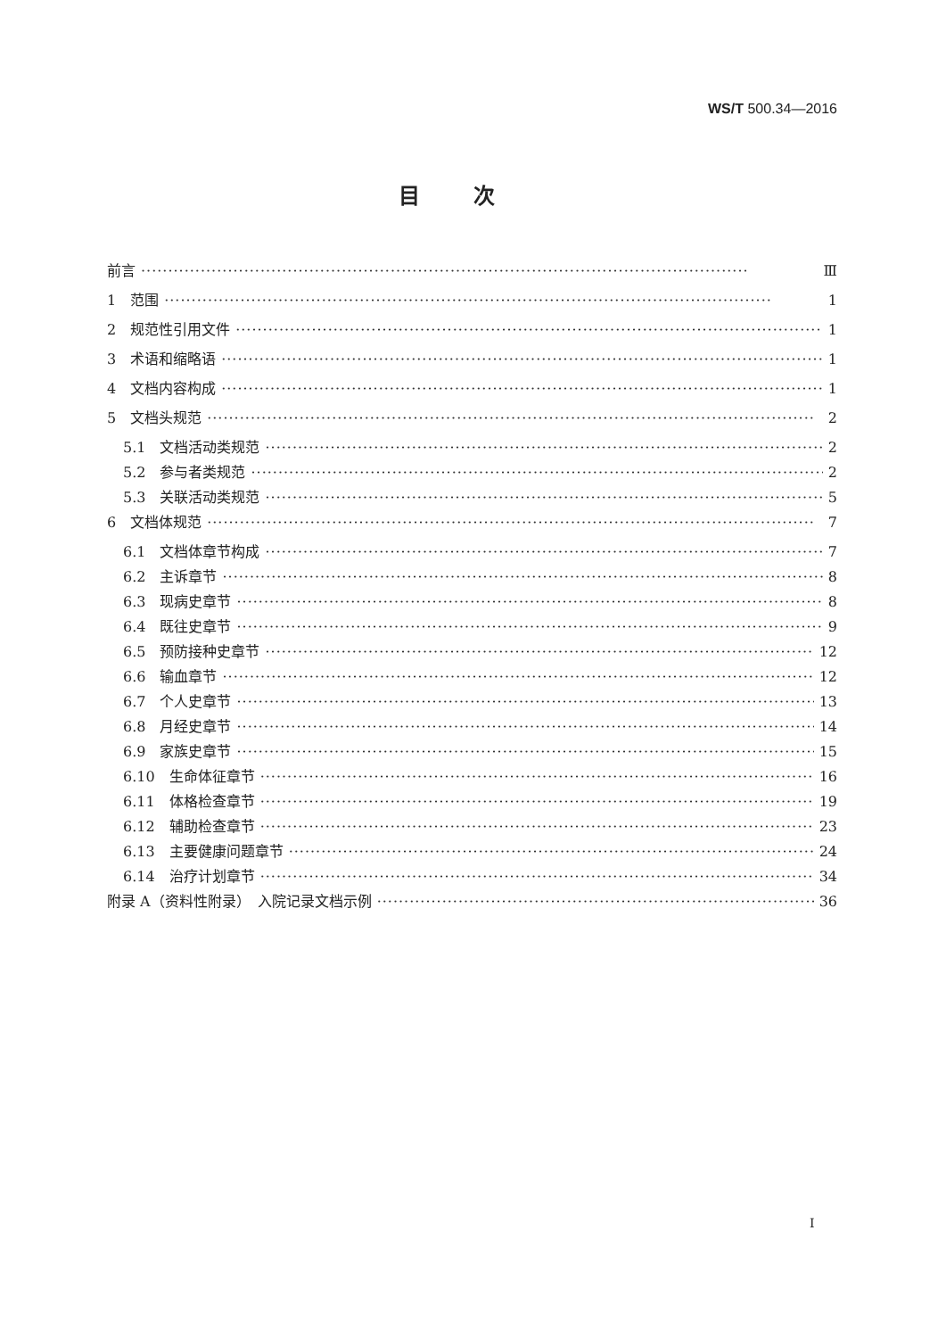WS/T 500.34—2016
目次
前言 Ⅲ
1　范围 1
2　规范性引用文件 1
3　术语和缩略语 1
4　文档内容构成 1
5　文档头规范 2
5.1　文档活动类规范 2
5.2　参与者类规范 2
5.3　关联活动类规范 5
6　文档体规范 7
6.1　文档体章节构成 7
6.2　主诉章节 8
6.3　现病史章节 8
6.4　既往史章节 9
6.5　预防接种史章节 12
6.6　输血章节 12
6.7　个人史章节 13
6.8　月经史章节 14
6.9　家族史章节 15
6.10　生命体征章节 16
6.11　体格检查章节 19
6.12　辅助检查章节 23
6.13　主要健康问题章节 24
6.14　治疗计划章节 34
附录 A（资料性附录）　入院记录文档示例 36
I